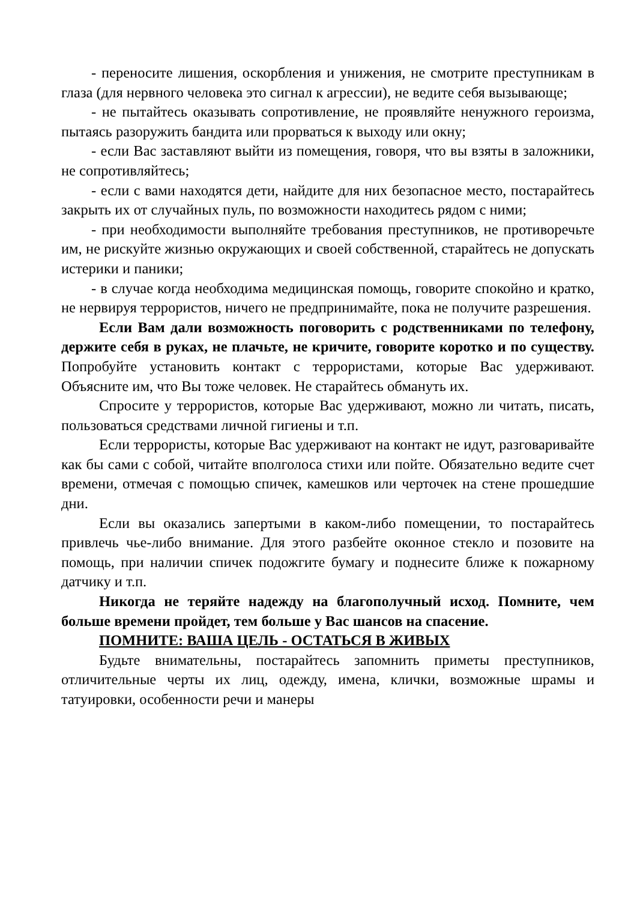- переносите лишения, оскорбления и унижения, не смотрите преступникам в глаза (для нервного человека это сигнал к агрессии), не ведите себя вызывающе;
- не пытайтесь оказывать сопротивление, не проявляйте ненужного героизма, пытаясь разоружить бандита или прорваться к выходу или окну;
- если Вас заставляют выйти из помещения, говоря, что вы взяты в заложники, не сопротивляйтесь;
- если с вами находятся дети, найдите для них безопасное место, постарайтесь закрыть их от случайных пуль, по возможности находитесь рядом с ними;
- при необходимости выполняйте требования преступников, не противоречьте им, не рискуйте жизнью окружающих и своей собственной, старайтесь не допускать истерики и паники;
- в случае когда необходима медицинская помощь, говорите спокойно и кратко, не нервируя террористов, ничего не предпринимайте, пока не получите разрешения.
Если Вам дали возможность поговорить с родственниками по телефону, держите себя в руках, не плачьте, не кричите, говорите коротко и по существу. Попробуйте установить контакт с террористами, которые Вас удерживают. Объясните им, что Вы тоже человек. Не старайтесь обмануть их.
Спросите у террористов, которые Вас удерживают, можно ли читать, писать, пользоваться средствами личной гигиены и т.п.
Если террористы, которые Вас удерживают на контакт не идут, разговаривайте как бы сами с собой, читайте вполголоса стихи или пойте. Обязательно ведите счет времени, отмечая с помощью спичек, камешков или черточек на стене прошедшие дни.
Если вы оказались запертыми в каком-либо помещении, то постарайтесь привлечь чье-либо внимание. Для этого разбейте оконное стекло и позовите на помощь, при наличии спичек подожгите бумагу и поднесите ближе к пожарному датчику и т.п.
Никогда не теряйте надежду на благополучный исход. Помните, чем больше времени пройдет, тем больше у Вас шансов на спасение.
ПОМНИТЕ: ВАША ЦЕЛЬ - ОСТАТЬСЯ В ЖИВЫХ
Будьте внимательны, постарайтесь запомнить приметы преступников, отличительные черты их лиц, одежду, имена, клички, возможные шрамы и татуировки, особенности речи и манеры